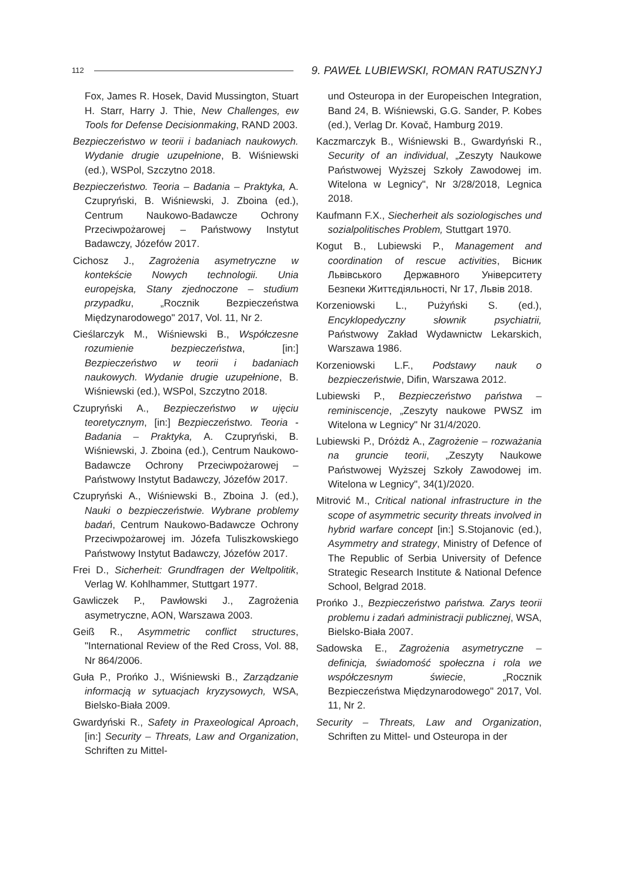112 9. PAWEŁ LUBIEWSKI, ROMAN RATUSZNYJ
Fox, James R. Hosek, David Mussington, Stuart H. Starr, Harry J. Thie, New Challenges, ew Tools for Defense Decisionmaking, RAND 2003.
Bezpieczeństwo w teorii i badaniach naukowych. Wydanie drugie uzupełnione, B. Wiśniewski (ed.), WSPol, Szczytno 2018.
Bezpieczeństwo. Teoria – Badania – Praktyka, A. Czupryński, B. Wiśniewski, J. Zboina (ed.), Centrum Naukowo-Badawcze Ochrony Przeciwpożarowej – Państwowy Instytut Badawczy, Józefów 2017.
Cichosz J., Zagrożenia asymetryczne w kontekście Nowych technologii. Unia europejska, Stany zjednoczone – studium przypadku, „Rocznik Bezpieczeństwa Międzynarodowego" 2017, Vol. 11, Nr 2.
Cieślarczyk M., Wiśniewski B., Współczesne rozumienie bezpieczeństwa, [in:] Bezpieczeństwo w teorii i badaniach naukowych. Wydanie drugie uzupełnione, B. Wiśniewski (ed.), WSPol, Szczytno 2018.
Czupryński A., Bezpieczeństwo w ujęciu teoretycznym, [in:] Bezpieczeństwo. Teoria - Badania – Praktyka, A. Czupryński, B. Wiśniewski, J. Zboina (ed.), Centrum Naukowo-Badawcze Ochrony Przeciwpożarowej – Państwowy Instytut Badawczy, Józefów 2017.
Czupryński A., Wiśniewski B., Zboina J. (ed.), Nauki o bezpieczeństwie. Wybrane problemy badań, Centrum Naukowo-Badawcze Ochrony Przeciwpożarowej im. Józefa Tuliszkowskiego Państwowy Instytut Badawczy, Józefów 2017.
Frei D., Sicherheit: Grundfragen der Weltpolitik, Verlag W. Kohlhammer, Stuttgart 1977.
Gawliczek P., Pawłowski J., Zagrożenia asymetryczne, AON, Warszawa 2003.
Geiß R., Asymmetric conflict structures, "International Review of the Red Cross, Vol. 88, Nr 864/2006.
Guła P., Prońko J., Wiśniewski B., Zarządzanie informacją w sytuacjach kryzysowych, WSA, Bielsko-Biała 2009.
Gwardyński R., Safety in Praxeological Aproach, [in:] Security – Threats, Law and Organization, Schriften zu Mittel-
und Osteuropa in der Europeischen Integration, Band 24, B. Wiśniewski, G.G. Sander, P. Kobes (ed.), Verlag Dr. Kovač, Hamburg 2019.
Kaczmarczyk B., Wiśniewski B., Gwardyński R., Security of an individual, „Zeszyty Naukowe Państwowej Wyższej Szkoły Zawodowej im. Witelona w Legnicy", Nr 3/28/2018, Legnica 2018.
Kaufmann F.X., Siecherheit als soziologisches und sozialpolitisches Problem, Stuttgart 1970.
Kogut B., Lubiewski P., Management and coordination of rescue activities, Вісник Львівського Державного Університету Безпеки Життєдіяльності, Nr 17, Львів 2018.
Korzeniowski L., Pużyński S. (ed.), Encyklopedyczny słownik psychiatrii, Państwowy Zakład Wydawnictw Lekarskich, Warszawa 1986.
Korzeniowski L.F., Podstawy nauk o bezpieczeństwie, Difin, Warszawa 2012.
Lubiewski P., Bezpieczeństwo państwa – reminiscencje, „Zeszyty naukowe PWSZ im Witelona w Legnicy" Nr 31/4/2020.
Lubiewski P., Dróżdż A., Zagrożenie – rozważania na gruncie teorii, „Zeszyty Naukowe Państwowej Wyższej Szkoły Zawodowej im. Witelona w Legnicy", 34(1)/2020.
Mitrović M., Critical national infrastructure in the scope of asymmetric security threats involved in hybrid warfare concept [in:] S.Stojanovic (ed.), Asymmetry and strategy, Ministry of Defence of The Republic of Serbia University of Defence Strategic Research Institute & National Defence School, Belgrad 2018.
Prońko J., Bezpieczeństwo państwa. Zarys teorii problemu i zadań administracji publicznej, WSA, Bielsko-Biała 2007.
Sadowska E., Zagrożenia asymetryczne – definicja, świadomość społeczna i rola we współczesnym świecie, „Rocznik Bezpieczeństwa Międzynarodowego" 2017, Vol. 11, Nr 2.
Security – Threats, Law and Organization, Schriften zu Mittel- und Osteuropa in der